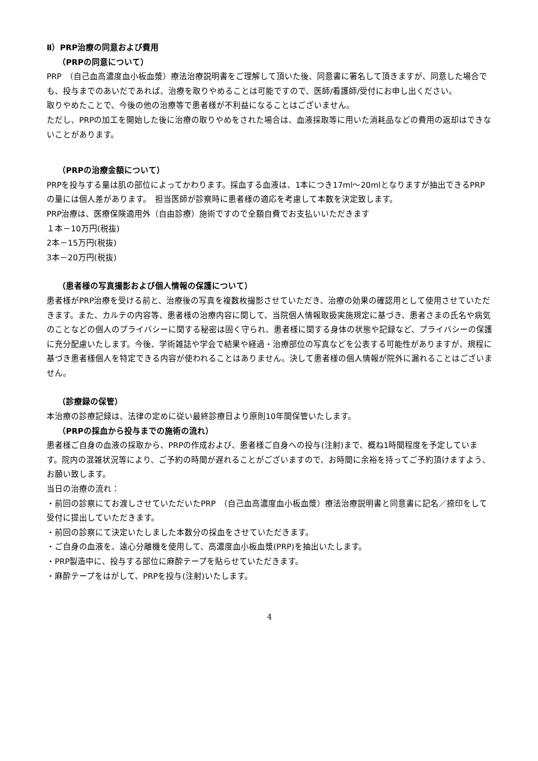Ⅱ）PRP治療の同意および費用
（PRPの同意について）
PRP　（自己血高濃度血小板血漿）療法治療説明書をご理解して頂いた後、同意書に署名して頂きますが、同意した場合でも、投与までのあいだであれば、治療を取りやめることは可能ですので、医師/看護師/受付にお申し出ください。
取りやめたことで、今後の他の治療等で患者様が不利益になることはございません。
ただし、PRPの加工を開始した後に治療の取りやめをされた場合は、血液採取等に用いた消耗品などの費用の返却はできないことがあります。
（PRPの治療金額について）
PRPを投与する量は肌の部位によってかわります。採血する血液は、1本につき17ml～20mlとなりますが抽出できるPRPの量には個人差があります。　担当医師が診察時に患者様の適応を考慮して本数を決定致します。
PRP治療は、医療保険適用外（自由診療）施術ですので全額自費でお支払いいただきます
１本－10万円(税抜)
2本－15万円(税抜)
3本－20万円(税抜)
（患者様の写真撮影および個人情報の保護について）
患者様がPRP治療を受ける前と、治療後の写真を複数枚撮影させていただき、治療の効果の確認用として使用させていただきます。また、カルテの内容等、患者様の治療内容に関して、当院個人情報取扱実施規定に基づき、患者さまの氏名や病気のことなどの個人のプライバシーに関する秘密は固く守られ、患者様に関する身体の状態や記録など、プライバシーの保護に充分配慮いたします。今後、学術雑誌や学会で結果や経過・治療部位の写真などを公表する可能性がありますが、規程に基づき患者様個人を特定できる内容が使われることはありません。決して患者様の個人情報が院外に漏れることはございません。
（診療録の保管）
本治療の診療記録は、法律の定めに従い最終診療日より原則10年間保管いたします。
（PRPの採血から投与までの施術の流れ）
患者様ご自身の血液の採取から、PRPの作成および、患者様ご自身への投与(注射)まで、概ね1時間程度を予定しています。院内の混雑状況等により、ご予約の時間が遅れることがございますので、お時間に余裕を持ってご予約頂けますよう、お願い致します。
当日の治療の流れ：
・前回の診察にてお渡しさせていただいたPRP　（自己血高濃度血小板血漿）療法治療説明書と同意書に記名／捺印をして受付に提出していただきます。
・前回の診察にて決定いたしました本数分の採血をさせていただきます。
・ご自身の血液を、遠心分離機を使用して、高濃度血小板血漿(PRP)を抽出いたします。
・PRP製造中に、投与する部位に麻酔テープを貼らせていただきます。
・麻酔テープをはがして、PRPを投与(注射)いたします。
4